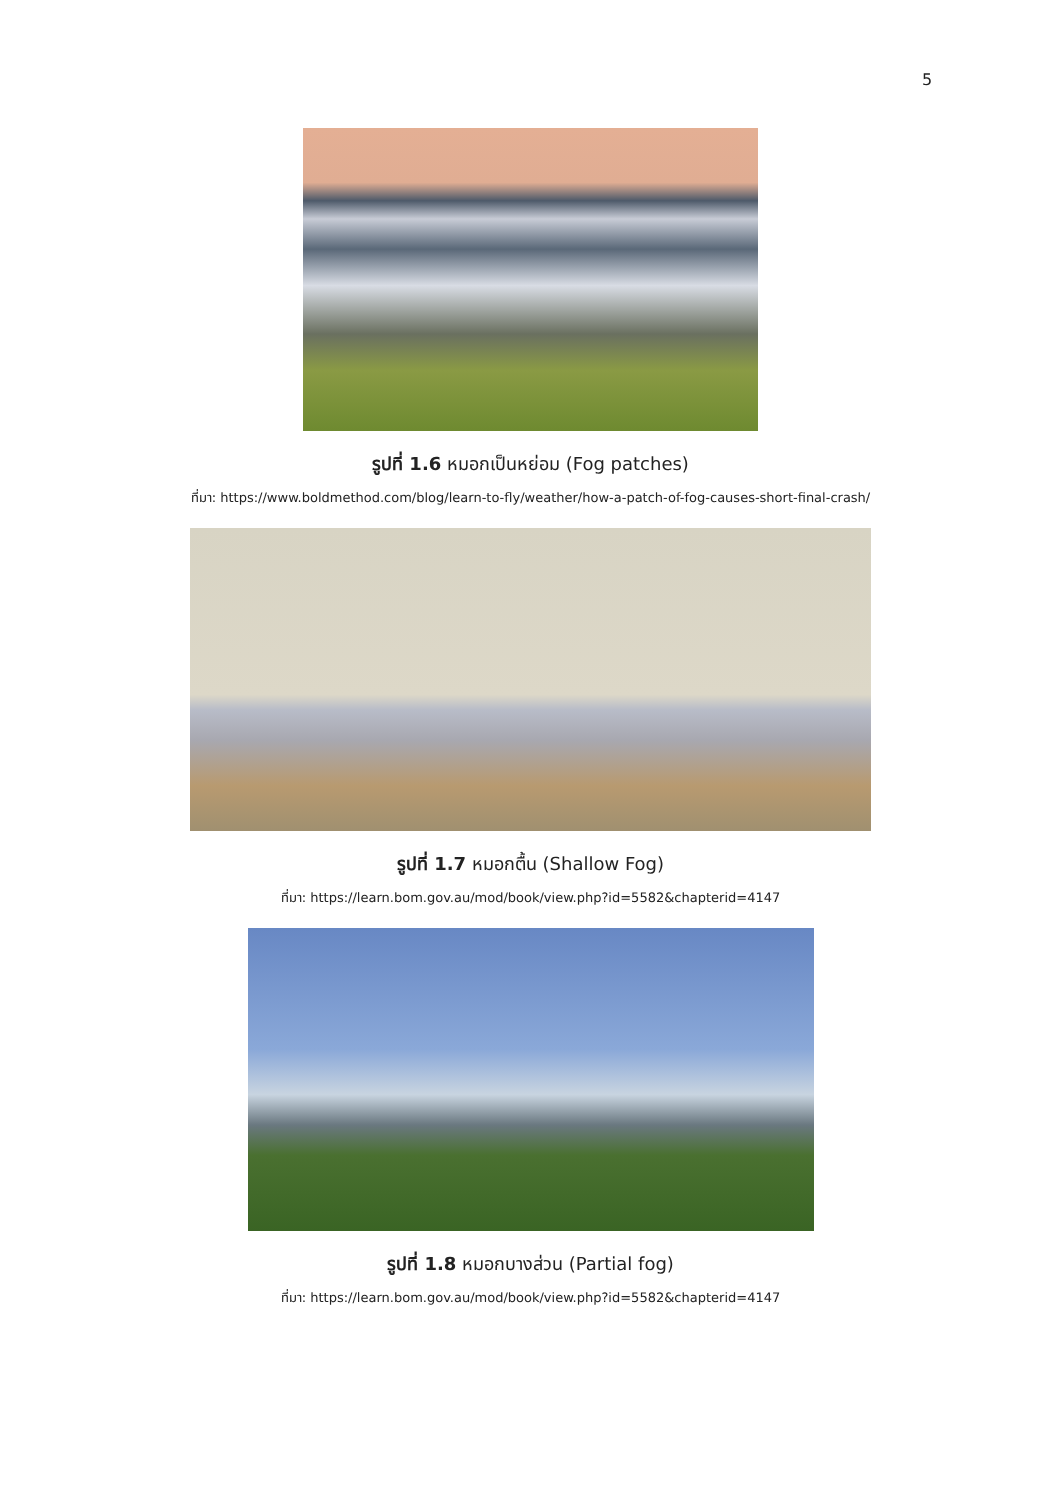5
รูปที่ 1.6 หมอกเป็นหย่อม (Fog patches)
ที่มา: https://www.boldmethod.com/blog/learn-to-fly/weather/how-a-patch-of-fog-causes-short-final-crash/
รูปที่ 1.7 หมอกตื้น (Shallow Fog)
ที่มา: https://learn.bom.gov.au/mod/book/view.php?id=5582&chapterid=4147
รูปที่ 1.8 หมอกบางส่วน (Partial fog)
ที่มา: https://learn.bom.gov.au/mod/book/view.php?id=5582&chapterid=4147